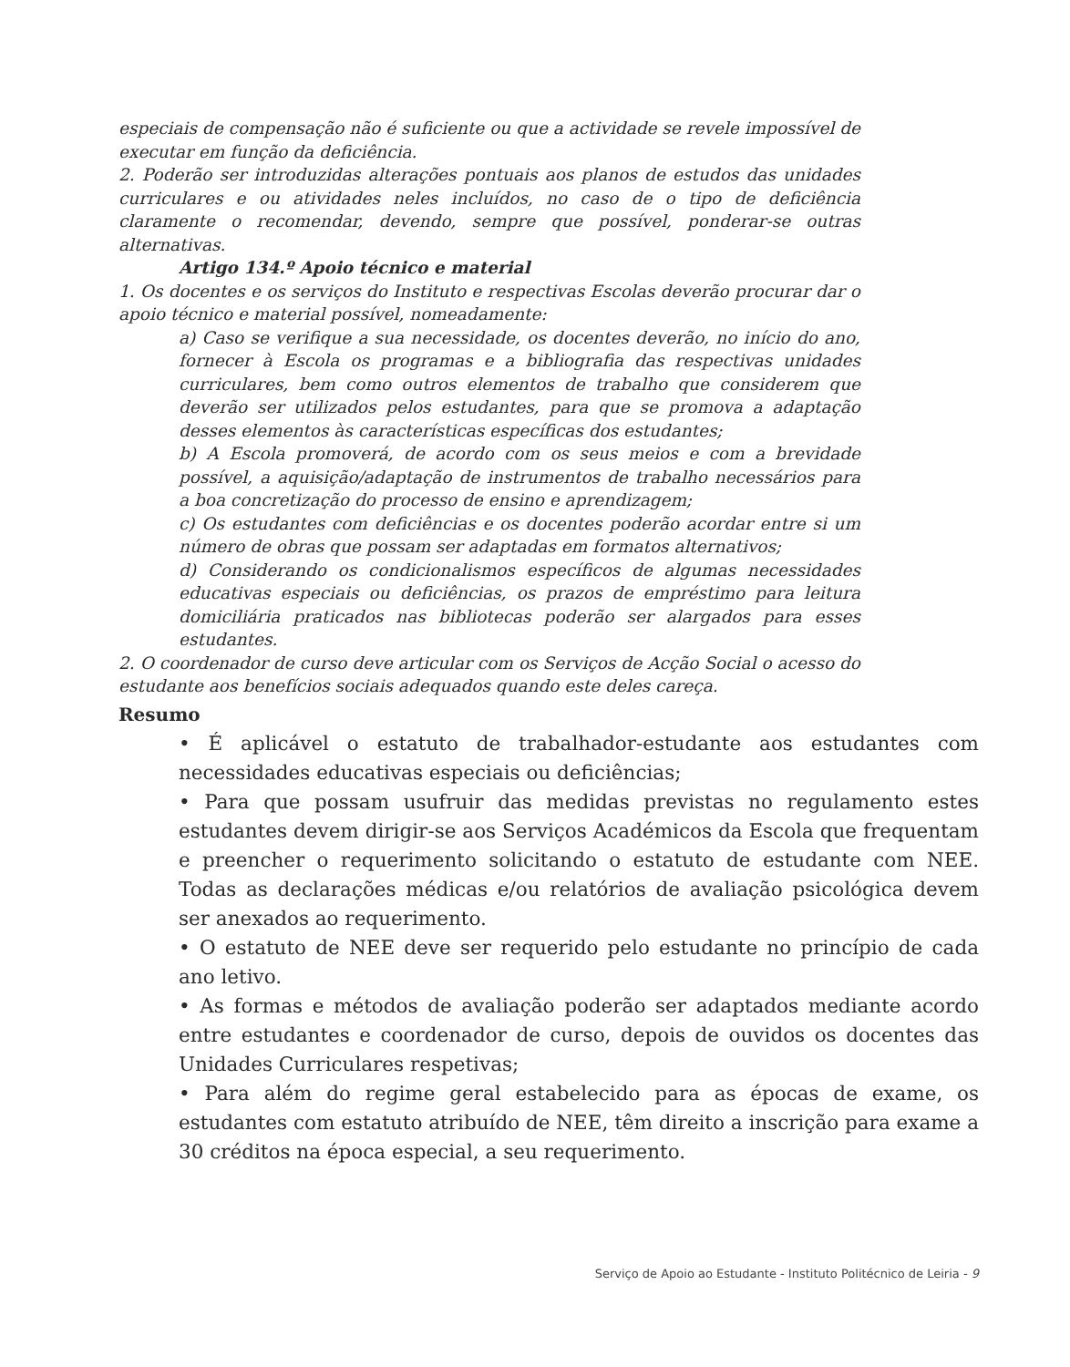especiais de compensação não é suficiente ou que a actividade se revele impossível de executar em função da deficiência.
2. Poderão ser introduzidas alterações pontuais aos planos de estudos das unidades curriculares e ou atividades neles incluídos, no caso de o tipo de deficiência claramente o recomendar, devendo, sempre que possível, ponderar-se outras alternativas.
Artigo 134.º Apoio técnico e material
1. Os docentes e os serviços do Instituto e respectivas Escolas deverão procurar dar o apoio técnico e material possível, nomeadamente:
a) Caso se verifique a sua necessidade, os docentes deverão, no início do ano, fornecer à Escola os programas e a bibliografia das respectivas unidades curriculares, bem como outros elementos de trabalho que considerem que deverão ser utilizados pelos estudantes, para que se promova a adaptação desses elementos às características específicas dos estudantes;
b) A Escola promoverá, de acordo com os seus meios e com a brevidade possível, a aquisição/adaptação de instrumentos de trabalho necessários para a boa concretização do processo de ensino e aprendizagem;
c) Os estudantes com deficiências e os docentes poderão acordar entre si um número de obras que possam ser adaptadas em formatos alternativos;
d) Considerando os condicionalismos específicos de algumas necessidades educativas especiais ou deficiências, os prazos de empréstimo para leitura domiciliária praticados nas bibliotecas poderão ser alargados para esses estudantes.
2. O coordenador de curso deve articular com os Serviços de Acção Social o acesso do estudante aos benefícios sociais adequados quando este deles careça.
Resumo
• É aplicável o estatuto de trabalhador-estudante aos estudantes com necessidades educativas especiais ou deficiências;
• Para que possam usufruir das medidas previstas no regulamento estes estudantes devem dirigir-se aos Serviços Académicos da Escola que frequentam e preencher o requerimento solicitando o estatuto de estudante com NEE. Todas as declarações médicas e/ou relatórios de avaliação psicológica devem ser anexados ao requerimento.
• O estatuto de NEE deve ser requerido pelo estudante no princípio de cada ano letivo.
• As formas e métodos de avaliação poderão ser adaptados mediante acordo entre estudantes e coordenador de curso, depois de ouvidos os docentes das Unidades Curriculares respetivas;
• Para além do regime geral estabelecido para as épocas de exame, os estudantes com estatuto atribuído de NEE, têm direito a inscrição para exame a 30 créditos na época especial, a seu requerimento.
Serviço de Apoio ao Estudante - Instituto Politécnico de Leiria - 9